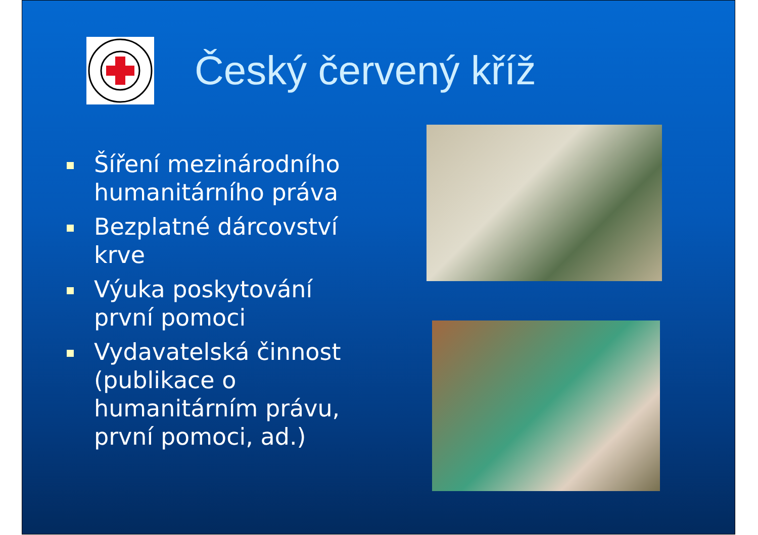Český červený kříž
Šíření mezinárodního humanitárního práva
Bezplatné dárcovství krve
Výuka poskytování první pomoci
Vydavatelská činnost (publikace o humanitárním právu, první pomoci, ad.)